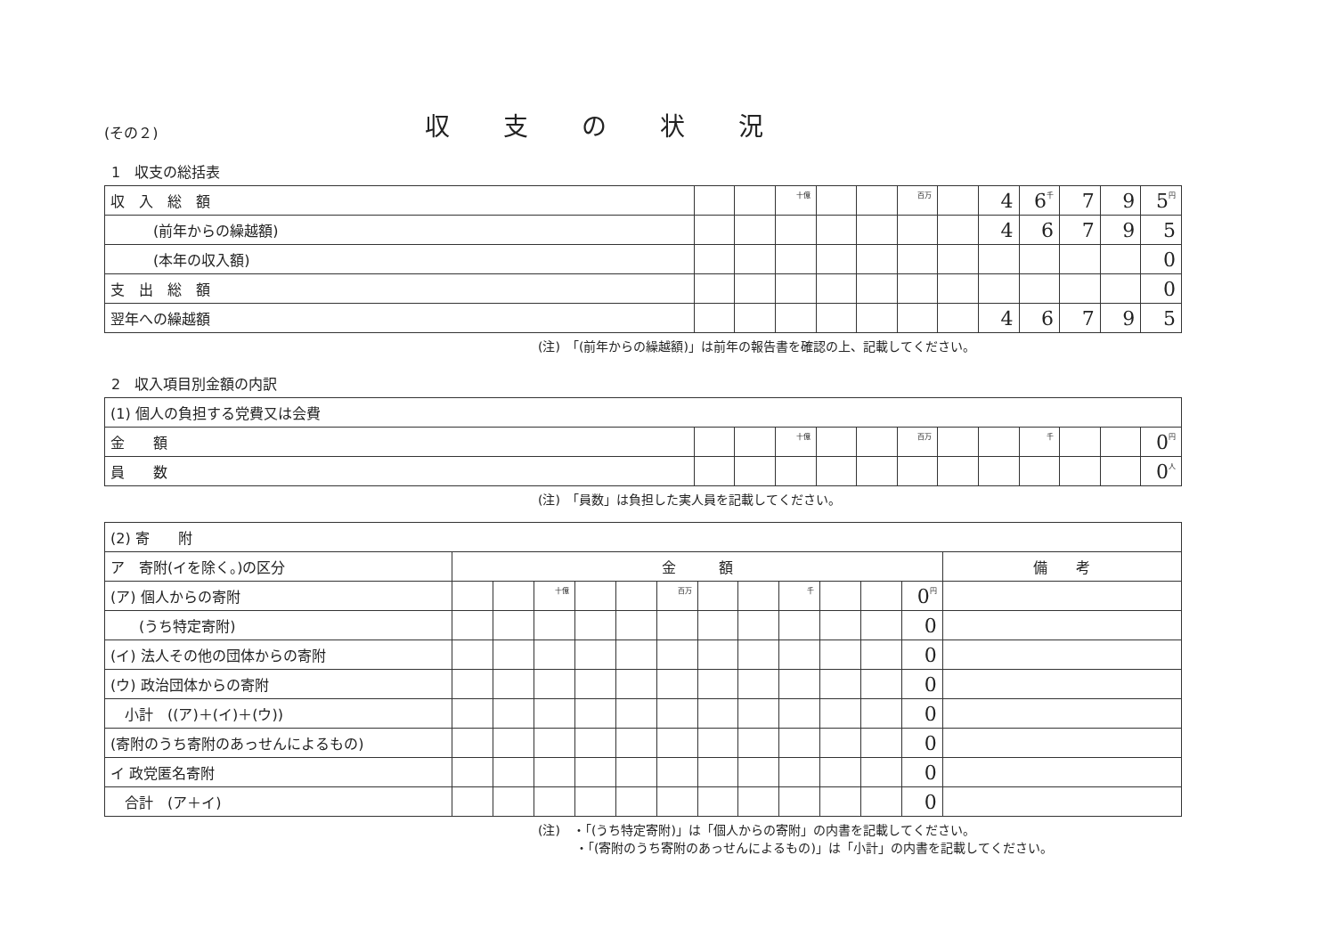(その２) 収支の状況
1　収支の総括表
| 収 入 総 額 | | | 十億 | | | 百万 | | 4 | 6 千 | 7 | 9 | 5 円 |
| (前年からの繰越額) | | | | | | | | 4 | 6 | 7 | 9 | 5 |
| (本年の収入額) | | | | | | | | | | | | 0 |
| 支 出 総 額 | | | | | | | | | | | | 0 |
| 翌年への繰越額 | | | | | | | | 4 | 6 | 7 | 9 | 5 |
(注)　「(前年からの繰越額)」は前年の報告書を確認の上、記載してください。
2　収入項目別金額の内訳
| (1) 個人の負担する党費又は会費 | | | | | | | | | | | | |
| 金 額 | | | 十億 | | | 百万 | | | 千 | | | 0 円 |
| 員 数 | | | | | | | | | | | | 0 人 |
(注)　「員数」は負担した実人員を記載してください。
| (2) 寄 附 | | | | | | | | | | | | | |
| ア 寄附(イを除く。)の区分 | 金 額 | | | | | | | | | | | | 備 考 |
| (ア) 個人からの寄附 | | | 十億 | | | 百万 | | | 千 | | | 0 円 | |
| (うち特定寄附) | | | | | | | | | | | | 0 | |
| (イ) 法人その他の団体からの寄附 | | | | | | | | | | | | 0 | |
| (ウ) 政治団体からの寄附 | | | | | | | | | | | | 0 | |
| 小計 ((ア)＋(イ)＋(ウ)) | | | | | | | | | | | | 0 | |
| (寄附のうち寄附のあっせんによるもの) | | | | | | | | | | | | 0 | |
| イ 政党匿名寄附 | | | | | | | | | | | | 0 | |
| 合計 (ア＋イ) | | | | | | | | | | | | 0 | |
(注)　・「(うち特定寄附)」は「個人からの寄附」の内書を記載してください。
　　　・「(寄附のうち寄附のあっせんによるもの)」は「小計」の内書を記載してください。